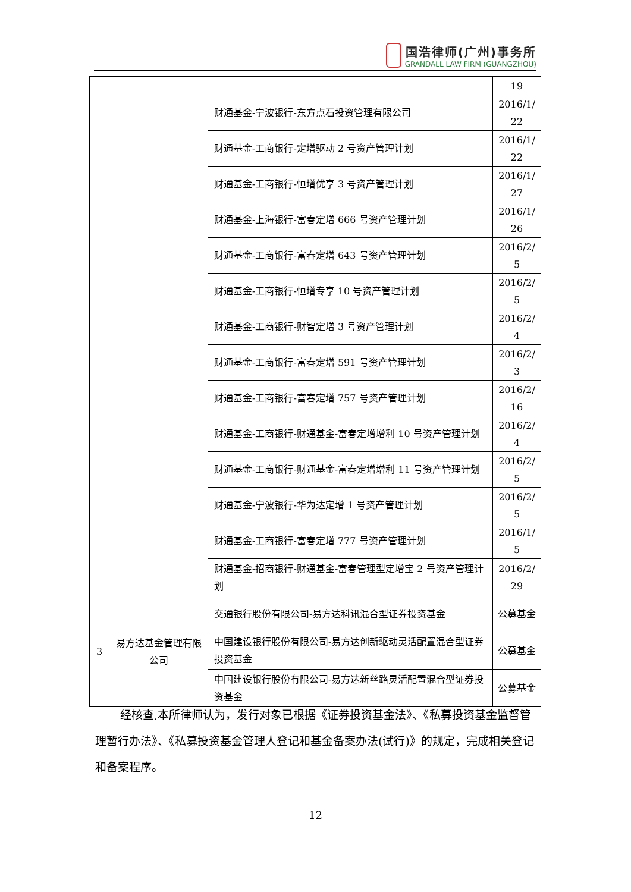国浩律师(广州)事务所
GRANDALL LAW FIRM (GUANGZHOU)
| | | | 19 |
| | | 财通基金-宁波银行-东方点石投资管理有限公司 | 2016/1/ 22 |
| | | 财通基金-工商银行-定增驱动 2 号资产管理计划 | 2016/1/ 22 |
| | | 财通基金-工商银行-恒增优享 3 号资产管理计划 | 2016/1/ 27 |
| | | 财通基金-上海银行-富春定增 666 号资产管理计划 | 2016/1/ 26 |
| | | 财通基金-工商银行-富春定增 643 号资产管理计划 | 2016/2/ 5 |
| | | 财通基金-工商银行-恒增专享 10 号资产管理计划 | 2016/2/ 5 |
| | | 财通基金-工商银行-财智定增 3 号资产管理计划 | 2016/2/ 4 |
| | | 财通基金-工商银行-富春定增 591 号资产管理计划 | 2016/2/ 3 |
| | | 财通基金-工商银行-富春定增 757 号资产管理计划 | 2016/2/ 16 |
| | | 财通基金-工商银行-财通基金-富春定增增利 10 号资产管理计划 | 2016/2/ 4 |
| | | 财通基金-工商银行-财通基金-富春定增增利 11 号资产管理计划 | 2016/2/ 5 |
| | | 财通基金-宁波银行-华为达定增 1 号资产管理计划 | 2016/2/ 5 |
| | | 财通基金-工商银行-富春定增 777 号资产管理计划 | 2016/1/ 5 |
| | | 财通基金-招商银行-财通基金-富春管理型定增宝 2 号资产管理计划 | 2016/2/ 29 |
| 3 | 易方达基金管理有限公司 | 交通银行股份有限公司-易方达科讯混合型证券投资基金 | 公募基金 |
| | | 中国建设银行股份有限公司-易方达创新驱动灵活配置混合型证券投资基金 | 公募基金 |
| | | 中国建设银行股份有限公司-易方达新丝路灵活配置混合型证券投资基金 | 公募基金 |
经核查,本所律师认为，发行对象已根据《证券投资基金法》、《私募投资基金监督管理暂行办法》、《私募投资基金管理人登记和基金备案办法(试行)》的规定，完成相关登记和备案程序。
12